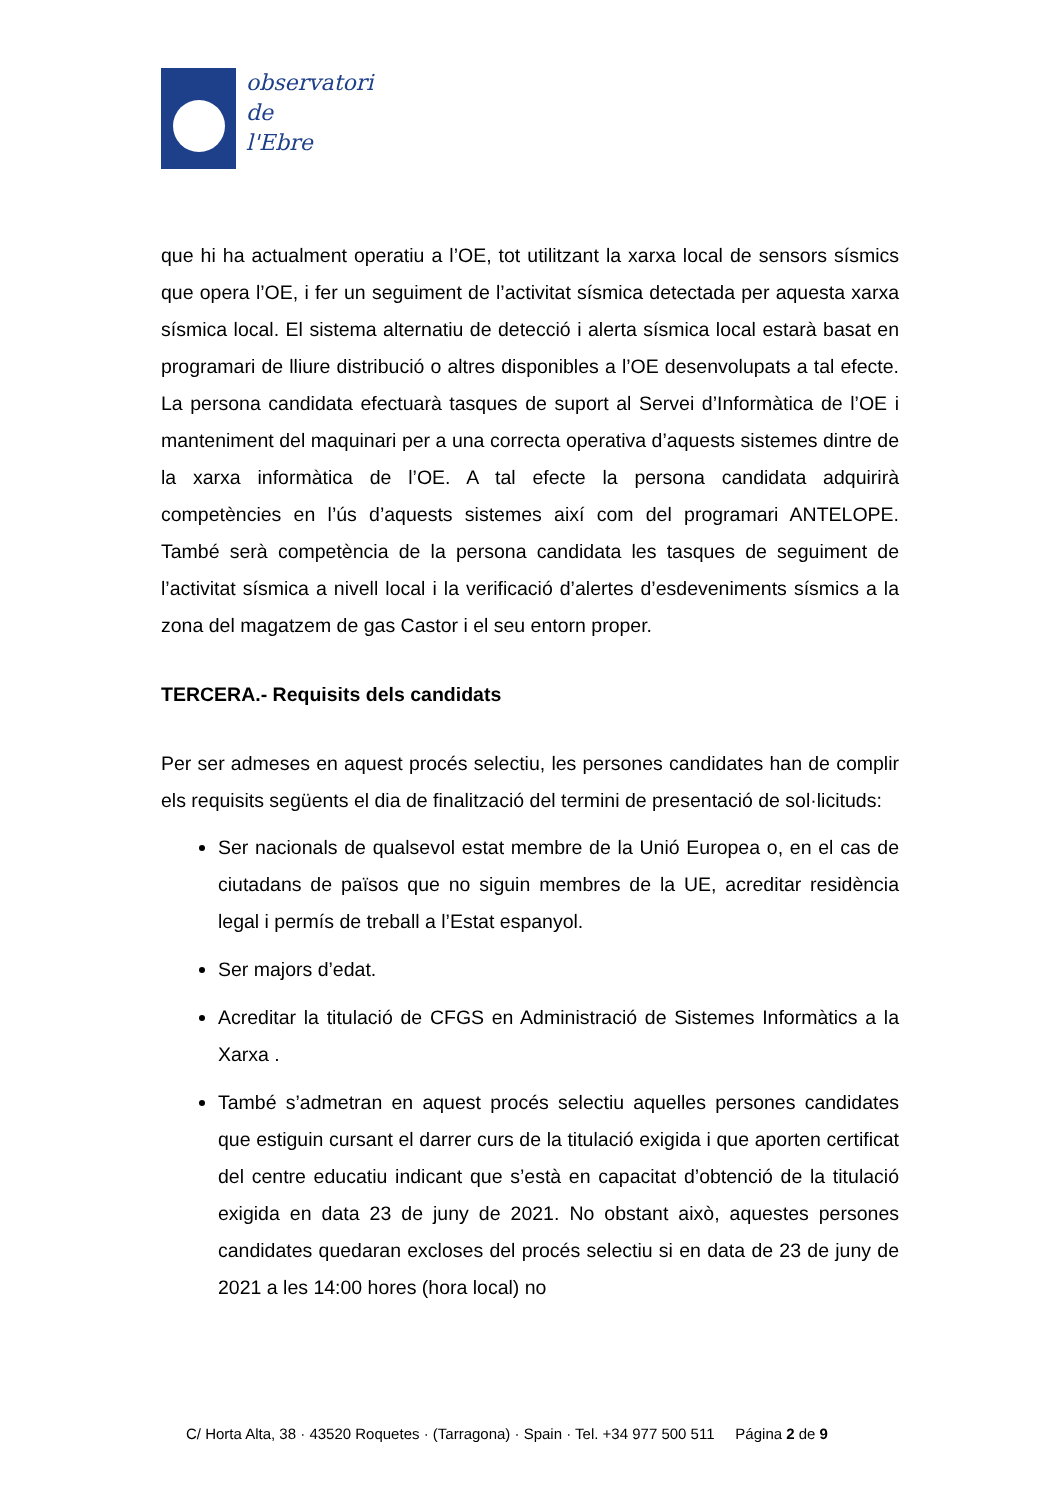observatori
de
l'Ebre
que hi ha actualment operatiu a l’OE, tot utilitzant la xarxa local de sensors sísmics que opera l’OE, i fer un seguiment de l’activitat sísmica detectada per aquesta xarxa sísmica local. El sistema alternatiu de detecció i alerta sísmica local estarà basat en programari de lliure distribució o altres disponibles a l’OE desenvolupats a tal efecte. La persona candidata efectuarà tasques de suport al Servei d’Informàtica de l’OE i manteniment del maquinari per a una correcta operativa d’aquests sistemes dintre de la xarxa informàtica de l’OE. A tal efecte la persona candidata adquirirà competències en l’ús d’aquests sistemes així com del programari ANTELOPE. També serà competència de la persona candidata les tasques de seguiment de l’activitat sísmica a nivell local i la verificació d’alertes d’esdeveniments sísmics a la zona del magatzem de gas Castor i el seu entorn proper.
TERCERA.- Requisits dels candidats
Per ser admeses en aquest procés selectiu, les persones candidates han de complir els requisits següents el dia de finalització del termini de presentació de sol·licituds:
Ser nacionals de qualsevol estat membre de la Unió Europea o, en el cas de ciutadans de països que no siguin membres de la UE, acreditar residència legal i permís de treball a l’Estat espanyol.
Ser majors d’edat.
Acreditar la titulació de CFGS en Administració de Sistemes Informàtics a la Xarxa .
També s’admetran en aquest procés selectiu aquelles persones candidates que estiguin cursant el darrer curs de la titulació exigida i que aporten certificat del centre educatiu indicant que s’està en capacitat d’obtenció de la titulació exigida en data 23 de juny de 2021. No obstant això, aquestes persones candidates quedaran excloses del procés selectiu si en data de 23 de juny de 2021 a les 14:00 hores (hora local) no
C/ Horta Alta, 38 · 43520 Roquetes · (Tarragona) · Spain · Tel. +34 977 500 511 Página 2 de 9